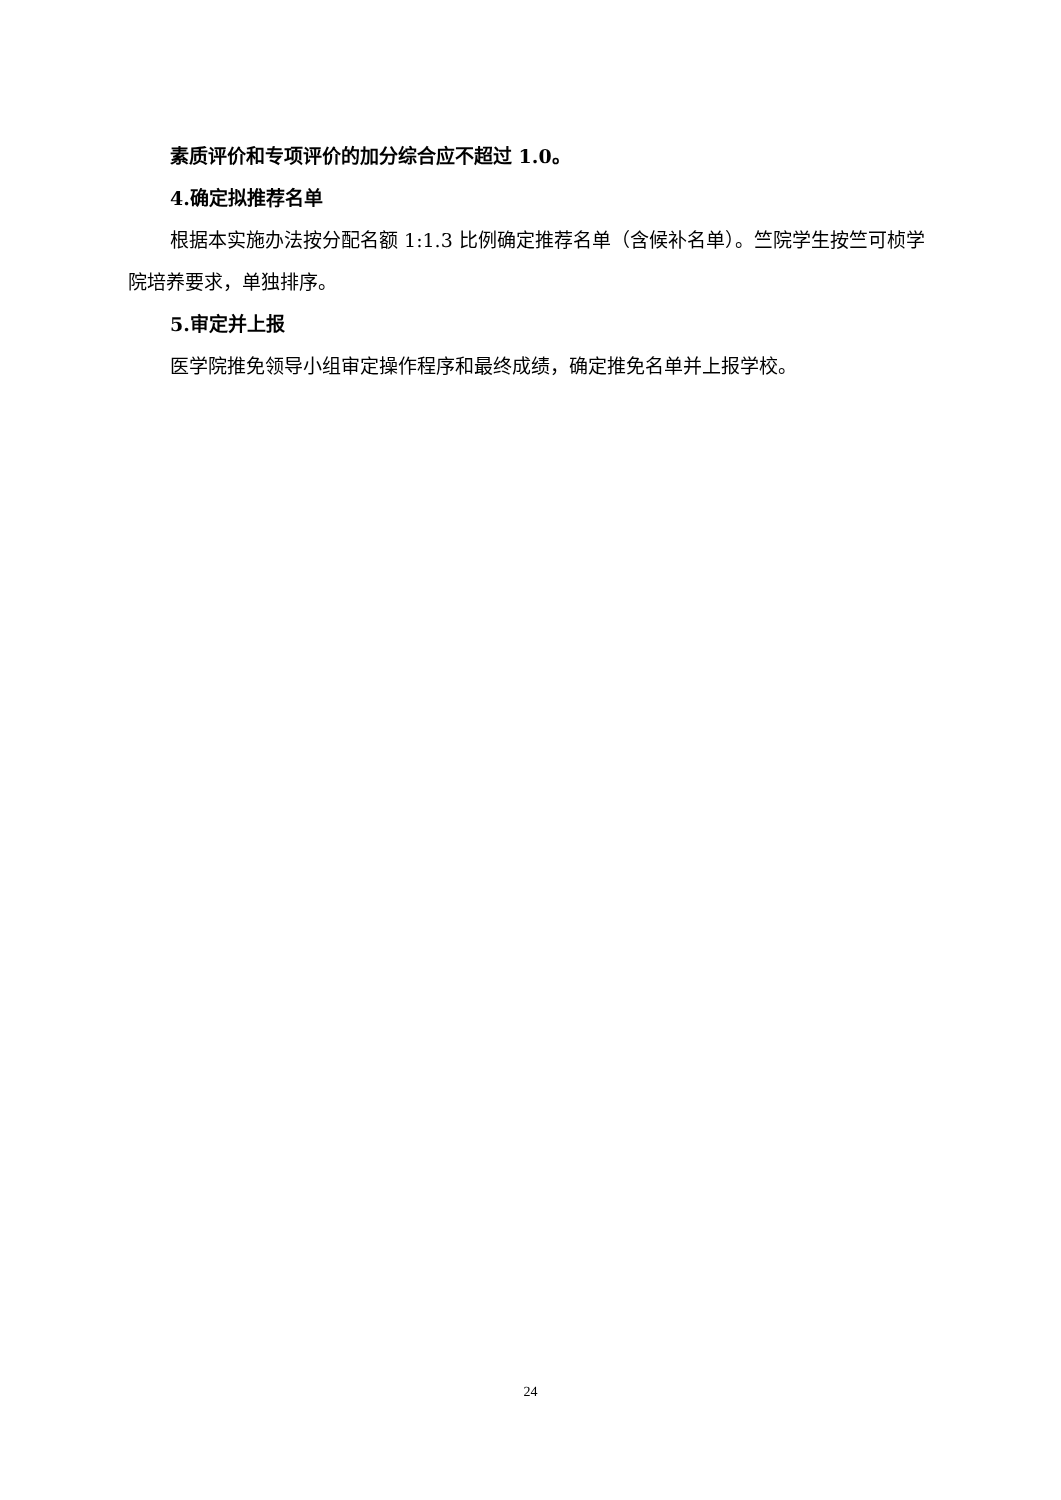素质评价和专项评价的加分综合应不超过 1.0。
4.确定拟推荐名单
根据本实施办法按分配名额 1:1.3 比例确定推荐名单（含候补名单）。竺院学生按竺可桢学院培养要求，单独排序。
5.审定并上报
医学院推免领导小组审定操作程序和最终成绩，确定推免名单并上报学校。
24